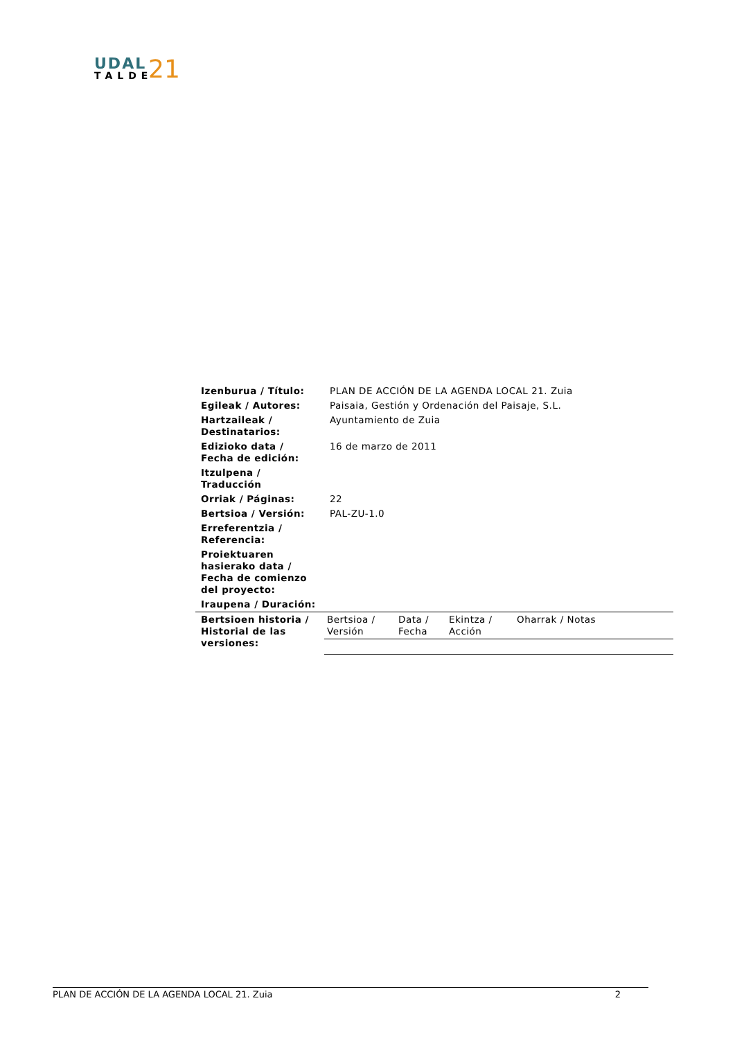UDAL
TALDE
21
| Izenburua / Título: | PLAN DE ACCIÓN DE LA AGENDA LOCAL 21. Zuia |
| Egileak / Autores: | Paisaia, Gestión y Ordenación del Paisaje, S.L. |
| Hartzaileak / Destinatarios: | Ayuntamiento de Zuia |
| Edizioko data / Fecha de edición: | 16 de marzo de 2011 |
| Itzulpena / Traducción | |
| Orriak / Páginas: | 22 |
| Bertsioa / Versión: | PAL-ZU-1.0 |
| Erreferentzia / Referencia: | |
| Proiektuaren hasierako data / Fecha de comienzo del proyecto: | |
| Iraupena / Duración: | |
| Bertsioen historia / Historial de las versiones: | / Bertsioa / Versión / Data / Fecha / Ekintza / Acción / Oharrak / Notas / |
PLAN DE ACCIÓN DE LA AGENDA LOCAL 21. Zuia 2